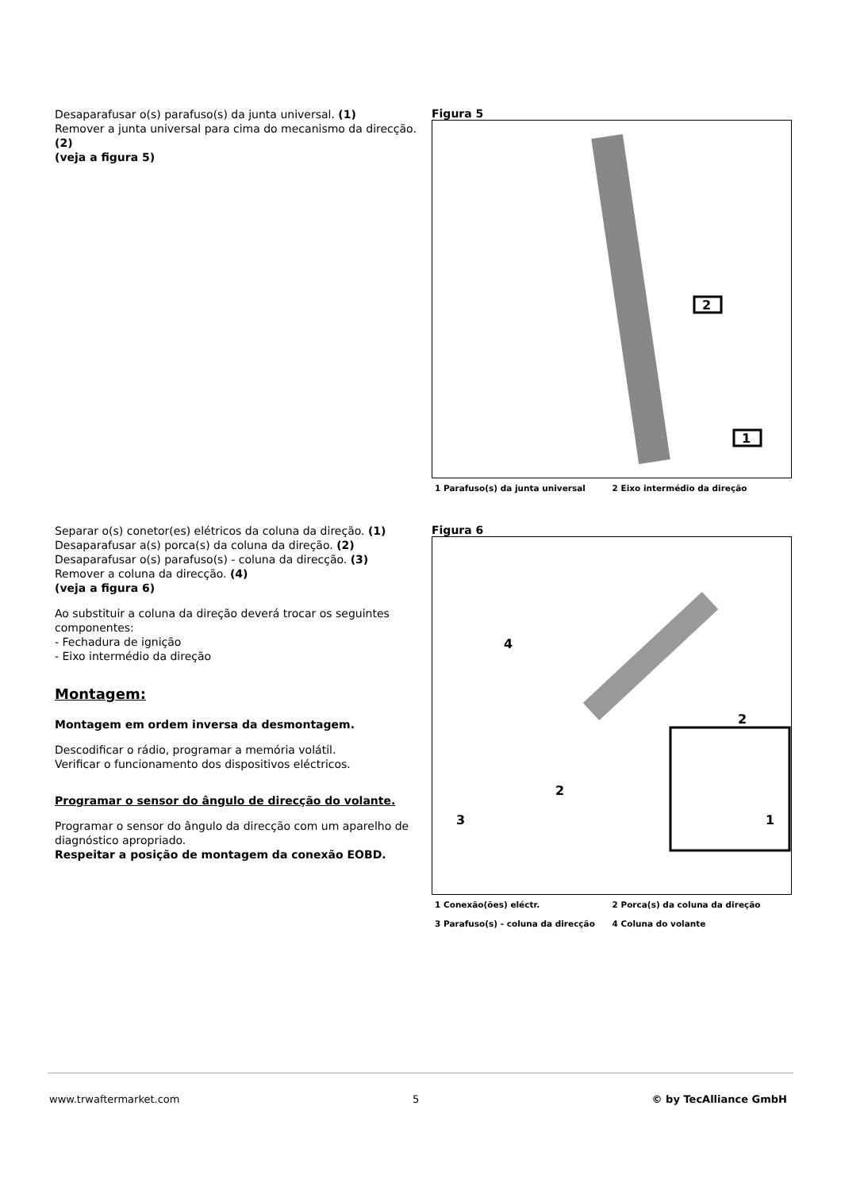Desaparafusar o(s) parafuso(s) da junta universal. (1)
Remover a junta universal para cima do mecanismo da direcção. (2)
(veja a figura 5)
Figura 5
2
1
1 Parafuso(s) da junta universal 2 Eixo intermédio da direção
Separar o(s) conetor(es) elétricos da coluna da direção. (1)
Desaparafusar a(s) porca(s) da coluna da direção. (2)
Desaparafusar o(s) parafuso(s) - coluna da direcção. (3)
Remover a coluna da direcção. (4)
(veja a figura 6)
Ao substituir a coluna da direção deverá trocar os seguintes componentes:
- Fechadura de ignição
- Eixo intermédio da direção
Montagem:
Montagem em ordem inversa da desmontagem.
Descodificar o rádio, programar a memória volátil.
Verificar o funcionamento dos dispositivos eléctricos.
Programar o sensor do ângulo de direcção do volante.
Programar o sensor do ângulo da direcção com um aparelho de diagnóstico apropriado.
Respeitar a posição de montagem da conexão EOBD.
Figura 6
4
2
2
3
1
1 Conexão(ões) eléctr. 2 Porca(s) da coluna da direção
3 Parafuso(s) - coluna da direcção 4 Coluna do volante
www.trwaftermarket.com 5 © by TecAlliance GmbH